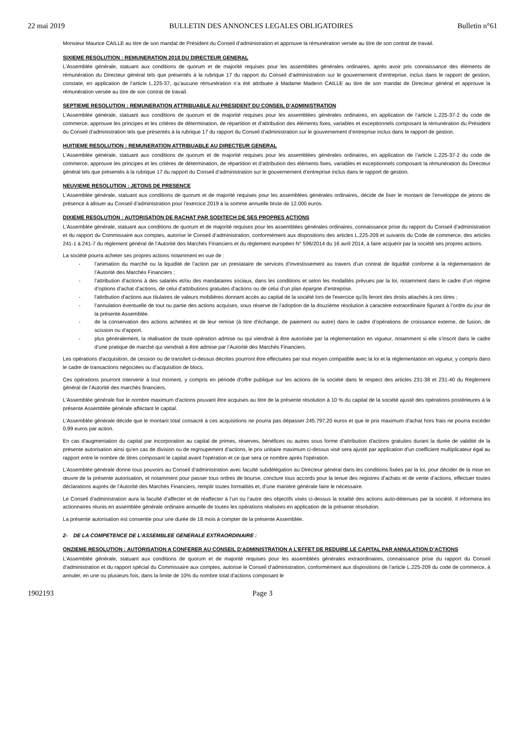22 mai 2019 BULLETIN DES ANNONCES LEGALES OBLIGATOIRES Bulletin n°61
Monsieur Maurice CAILLE au titre de son mandat de Président du Conseil d’administration et approuve la rémunération versée au titre de son contrat de travail.
SIXIEME RESOLUTION : REMUNERATION 2018 DU DIRECTEUR GENERAL
L’Assemblée générale, statuant aux conditions de quorum et de majorité requises pour les assemblées générales ordinaires, après avoir pris connaissance des éléments de rémunération du Directeur général tels que présentés à la rubrique 17 du rapport du Conseil d’administration sur le gouvernement d’entreprise, inclus dans le rapport de gestion, constate, en application de l’article L.225-37, qu’aucune rémunération n’a été attribuée à Madame Madenn CAILLE au titre de son mandat de Directeur général et approuve la rémunération versée au titre de son contrat de travail.
SEPTIEME RESOLUTION : REMUNERATION ATTRIBUABLE AU PRESIDENT DU CONSEIL D’ADMINISTRATION
L’Assemblée générale, statuant aux conditions de quorum et de majorité requises pour les assemblées générales ordinaires, en application de l’article L.225-37-2 du code de commerce, approuve les principes et les critères de détermination, de répartition et d’attribution des éléments fixes, variables et exceptionnels composant la rémunération du Président du Conseil d’administration tels que présentés à la rubrique 17 du rapport du Conseil d’administration sur le gouvernement d’entreprise inclus dans le rapport de gestion.
HUITIEME RESOLUTION : REMUNERATION ATTRIBUABLE AU DIRECTEUR GENERAL
L’Assemblée générale, statuant aux conditions de quorum et de majorité requises pour les assemblées générales ordinaires, en application de l’article L.225-37-2 du code de commerce, approuve les principes et les critères de détermination, de répartition et d’attribution des éléments fixes, variables et exceptionnels composant la rémunération du Directeur général tels que présentés à la rubrique 17 du rapport du Conseil d’administration sur le gouvernement d’entreprise inclus dans le rapport de gestion.
NEUVIEME RESOLUTION : JETONS DE PRESENCE
L’Assemblée générale, statuant aux conditions de quorum et de majorité requises pour les assemblées générales ordinaires, décide de fixer le montant de l’enveloppe de jetons de présence à allouer au Conseil d’administration pour l’exercice 2019 à la somme annuelle brute de 12.000 euros.
DIXIEME RESOLUTION : AUTORISATION DE RACHAT PAR SODITECH DE SES PROPRES ACTIONS
L'Assemblée générale, statuant aux conditions de quorum et de majorité requises pour les assemblées générales ordinaires, connaissance prise du rapport du Conseil d’administration et du rapport du Commissaire aux comptes, autorise le Conseil d’administration, conformément aux dispositions des articles L.225-209 et suivants du Code de commerce, des articles 241-1 à 241-7 du règlement général de l’Autorité des Marchés Financiers et du règlement européen N° 596/2014 du 16 avril 2014, à faire acquérir par la société ses propres actions.
La société pourra acheter ses propres actions notamment en vue de :
- l’animation du marché ou la liquidité de l’action par un prestataire de services d’investissement au travers d’un contrat de liquidité conforme à la règlementation de l’Autorité des Marchés Financiers ;
- l’attribution d’actions à des salariés et/ou des mandataires sociaux, dans les conditions et selon les modalités prévues par la loi, notamment dans le cadre d’un régime d’options d’achat d’actions, de celui d’attributions gratuites d’actions ou de celui d’un plan épargne d’entreprise.
- l'attribution d'actions aux titulaires de valeurs mobilières donnant accès au capital de la société lors de l'exercice qu'ils feront des droits attachés à ces titres ;
- l’annulation éventuelle de tout ou partie des actions acquises, sous réserve de l’adoption de la douzième résolution à caractère extraordinaire figurant à l’ordre du jour de la présente Assemblée.
- de la conservation des actions achetées et de leur remise (à titre d’échange, de paiement ou autre) dans le cadre d’opérations de croissance externe, de fusion, de scission ou d’apport.
- plus généralement, la réalisation de toute opération admise ou qui viendrait à être autorisée par la réglementation en vigueur, notamment si elle s’inscrit dans le cadre d’une pratique de marché qui viendrait à être admise par l’Autorité des Marchés Financiers.
Les opérations d'acquisition, de cession ou de transfert ci-dessus décrites pourront être effectuées par tout moyen compatible avec la loi et la réglementation en vigueur, y compris dans le cadre de transactions négociées ou d’acquisition de blocs.
Ces opérations pourront intervenir à tout moment, y compris en période d'offre publique sur les actions de la société dans le respect des articles 231-38 et 231-40 du Règlement général de l'Autorité des marchés financiers.
L'Assemblée générale fixe le nombre maximum d'actions pouvant être acquises au titre de la présente résolution à 10 % du capital de la société ajusté des opérations postérieures à la présente Assemblée générale affectant le capital.
L'Assemblée générale décide que le montant total consacré à ces acquisitions ne pourra pas dépasser 245.797,20 euros et que le prix maximum d'achat hors frais ne pourra excéder 0,99 euros par action.
En cas d'augmentation du capital par incorporation au capital de primes, réserves, bénéfices ou autres sous forme d'attribution d'actions gratuites durant la durée de validité de la présente autorisation ainsi qu'en cas de division ou de regroupement d’actions, le prix unitaire maximum ci-dessus visé sera ajusté par application d'un coefficient multiplicateur égal au rapport entre le nombre de titres composant le capital avant l'opération et ce que sera ce nombre après l'opération.
L’Assemblée générale donne tous pouvoirs au Conseil d’administration avec faculté subdélégation au Directeur général dans les conditions fixées par la loi, pour décider de la mise en œuvre de la présente autorisation, et notamment pour passer tous ordres de bourse, conclure tous accords pour la tenue des registres d’achats et de vente d’actions, effectuer toutes déclarations auprès de l’Autorité des Marchés Financiers, remplir toutes formalités et, d’une manière générale faire le nécessaire.
Le Conseil d'administration aura la faculté d’affecter et de réaffecter à l’un ou l’autre des objectifs visés ci-dessus la totalité des actions auto-détenues par la société. Il informera les actionnaires réunis en assemblée générale ordinaire annuelle de toutes les opérations réalisées en application de la présente résolution.
La présente autorisation est consentie pour une durée de 18 mois à compter de la présente Assemblée.
2- DE LA COMPETENCE DE L’ASSEMBLEE GENERALE EXTRAORDINAIRE :
ONZIEME RESOLUTION : AUTORISATION A CONFERER AU CONSEIL D’ADMINISTRATION A L’EFFET DE REDUIRE LE CAPITAL PAR ANNULATION D’ACTIONS
L’Assemblée générale, statuant aux conditions de quorum et de majorité requises pour les assemblées générales extraordinaires, connaissance prise du rapport du Conseil d’administration et du rapport spécial du Commissaire aux comptes, autorise le Conseil d’administration, conformément aux dispositions de l’article L.225-209 du code de commerce, à annuler, en une ou plusieurs fois, dans la limite de 10% du nombre total d’actions composant le
1902193 Page 3